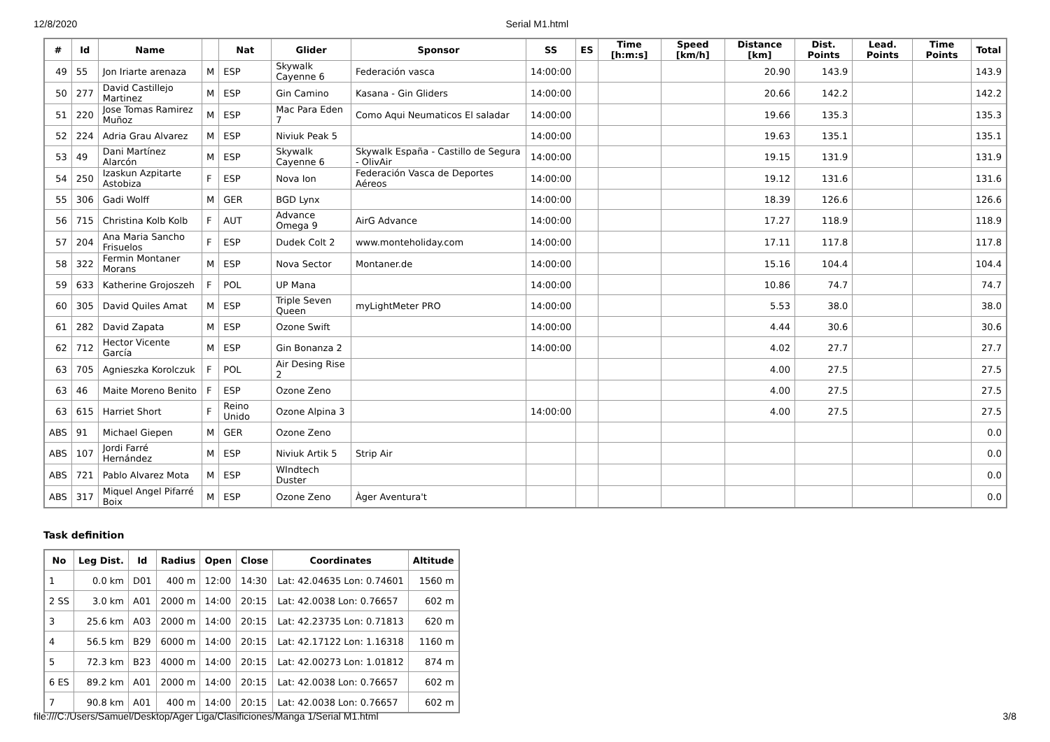12/8/2020 Serial M1.html
| # | Id | Name | | Nat | Glider | Sponsor | SS | ES | Time [h:m:s] | Speed [km/h] | Distance [km] | Dist. Points | Lead. Points | Time Points | Total |
| --- | --- | --- | --- | --- | --- | --- | --- | --- | --- | --- | --- | --- | --- | --- | --- |
| 49 | 55 | Jon Iriarte arenaza | M | ESP | Skywalk Cayenne 6 | Federación vasca | 14:00:00 | | | | 20.90 | 143.9 | | | 143.9 |
| 50 | 277 | David Castillejo Martinez | M | ESP | Gin Camino | Kasana - Gin Gliders | 14:00:00 | | | | 20.66 | 142.2 | | | 142.2 |
| 51 | 220 | Jose Tomas Ramirez Muñoz | M | ESP | Mac Para Eden 7 | Como Aqui Neumaticos El saladar | 14:00:00 | | | | 19.66 | 135.3 | | | 135.3 |
| 52 | 224 | Adria Grau Alvarez | M | ESP | Niviuk Peak 5 | | 14:00:00 | | | | 19.63 | 135.1 | | | 135.1 |
| 53 | 49 | Dani Martínez Alarcón | M | ESP | Skywalk Cayenne 6 | Skywalk España - Castillo de Segura - OlivAir | 14:00:00 | | | | 19.15 | 131.9 | | | 131.9 |
| 54 | 250 | Izaskun Azpitarte Astobiza | F | ESP | Nova Ion | Federación Vasca de Deportes Aéreos | 14:00:00 | | | | 19.12 | 131.6 | | | 131.6 |
| 55 | 306 | Gadi Wolff | M | GER | BGD Lynx | | 14:00:00 | | | | 18.39 | 126.6 | | | 126.6 |
| 56 | 715 | Christina Kolb Kolb | F | AUT | Advance Omega 9 | AirG Advance | 14:00:00 | | | | 17.27 | 118.9 | | | 118.9 |
| 57 | 204 | Ana Maria Sancho Frisuelos | F | ESP | Dudek Colt 2 | www.monteholiday.com | 14:00:00 | | | | 17.11 | 117.8 | | | 117.8 |
| 58 | 322 | Fermin Montaner Morans | M | ESP | Nova Sector | Montaner.de | 14:00:00 | | | | 15.16 | 104.4 | | | 104.4 |
| 59 | 633 | Katherine Grojoszeh | F | POL | UP Mana | | 14:00:00 | | | | 10.86 | 74.7 | | | 74.7 |
| 60 | 305 | David Quiles Amat | M | ESP | Triple Seven Queen | myLightMeter PRO | 14:00:00 | | | | 5.53 | 38.0 | | | 38.0 |
| 61 | 282 | David Zapata | M | ESP | Ozone Swift | | 14:00:00 | | | | 4.44 | 30.6 | | | 30.6 |
| 62 | 712 | Hector Vicente García | M | ESP | Gin Bonanza 2 | | 14:00:00 | | | | 4.02 | 27.7 | | | 27.7 |
| 63 | 705 | Agnieszka Korolczuk | F | POL | Air Desing Rise 2 | | | | | | 4.00 | 27.5 | | | 27.5 |
| 63 | 46 | Maite Moreno Benito | F | ESP | Ozone Zeno | | | | | | 4.00 | 27.5 | | | 27.5 |
| 63 | 615 | Harriet Short | F | Reino Unido | Ozone Alpina 3 | | 14:00:00 | | | | 4.00 | 27.5 | | | 27.5 |
| ABS | 91 | Michael Giepen | M | GER | Ozone Zeno | | | | | | | | | | 0.0 |
| ABS | 107 | Jordi Farré Hernández | M | ESP | Niviuk Artik 5 | Strip Air | | | | | | | | | 0.0 |
| ABS | 721 | Pablo Alvarez Mota | M | ESP | WIndtech Duster | | | | | | | | | | 0.0 |
| ABS | 317 | Miquel Angel Pifarré Boix | M | ESP | Ozone Zeno | Àger Aventura't | | | | | | | | | 0.0 |
Task definition
| No | Leg Dist. | Id | Radius | Open | Close | Coordinates | Altitude |
| --- | --- | --- | --- | --- | --- | --- | --- |
| 1 | 0.0 km | D01 | 400 m | 12:00 | 14:30 | Lat: 42.04635 Lon: 0.74601 | 1560 m |
| 2 SS | 3.0 km | A01 | 2000 m | 14:00 | 20:15 | Lat: 42.0038 Lon: 0.76657 | 602 m |
| 3 | 25.6 km | A03 | 2000 m | 14:00 | 20:15 | Lat: 42.23735 Lon: 0.71813 | 620 m |
| 4 | 56.5 km | B29 | 6000 m | 14:00 | 20:15 | Lat: 42.17122 Lon: 1.16318 | 1160 m |
| 5 | 72.3 km | B23 | 4000 m | 14:00 | 20:15 | Lat: 42.00273 Lon: 1.01812 | 874 m |
| 6 ES | 89.2 km | A01 | 2000 m | 14:00 | 20:15 | Lat: 42.0038 Lon: 0.76657 | 602 m |
| 7 | 90.8 km | A01 | 400 m | 14:00 | 20:15 | Lat: 42.0038 Lon: 0.76657 | 602 m |
file:///C:/Users/Samuel/Desktop/Ager Liga/Clasificiones/Manga 1/Serial M1.html 3/8